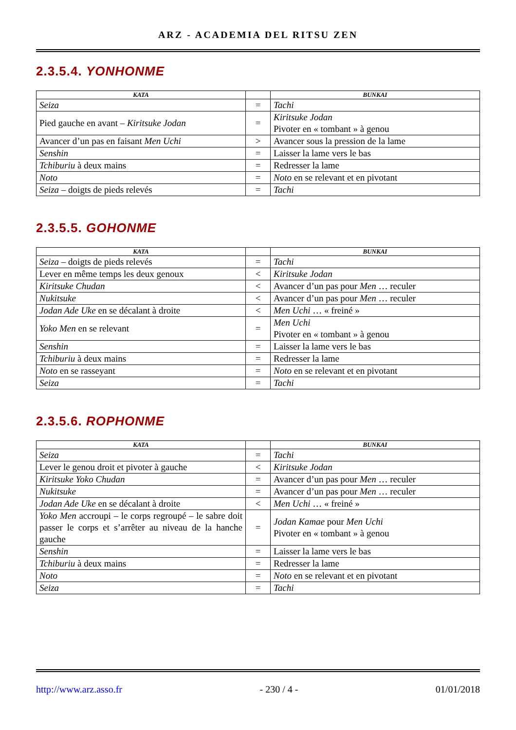ARZ - ACADEMIA DEL RITSU ZEN
2.3.5.4. YONHONME
| KATA | | BUNKAI |
| --- | --- | --- |
| Seiza | = | Tachi |
| Pied gauche en avant – Kiritsuke Jodan | = | Kiritsuke Jodan Pivoter en « tombant » à genou |
| Avancer d’un pas en faisant Men Uchi | > | Avancer sous la pression de la lame |
| Senshin | = | Laisser la lame vers le bas |
| Tchiburiu à deux mains | = | Redresser la lame |
| Noto | = | Noto en se relevant et en pivotant |
| Seiza – doigts de pieds relevés | = | Tachi |
2.3.5.5. GOHONME
| KATA | | BUNKAI |
| --- | --- | --- |
| Seiza – doigts de pieds relevés | = | Tachi |
| Lever en même temps les deux genoux | < | Kiritsuke Jodan |
| Kiritsuke Chudan | < | Avancer d’un pas pour Men … reculer |
| Nukitsuke | < | Avancer d’un pas pour Men … reculer |
| Jodan Ade Uke en se décalant à droite | < | Men Uchi … « freiné » |
| Yoko Men en se relevant | = | Men Uchi Pivoter en « tombant » à genou |
| Senshin | = | Laisser la lame vers le bas |
| Tchiburiu à deux mains | = | Redresser la lame |
| Noto en se rasseyant | = | Noto en se relevant et en pivotant |
| Seiza | = | Tachi |
2.3.5.6. ROPHONME
| KATA | | BUNKAI |
| --- | --- | --- |
| Seiza | = | Tachi |
| Lever le genou droit et pivoter à gauche | < | Kiritsuke Jodan |
| Kiritsuke Yoko Chudan | = | Avancer d’un pas pour Men … reculer |
| Nukitsuke | = | Avancer d’un pas pour Men … reculer |
| Jodan Ade Uke en se décalant à droite | < | Men Uchi … « freiné » |
| Yoko Men accroupi – le corps regroupé – le sabre doit passer le corps et s’arrêter au niveau de la hanche gauche | = | Jodan Kamae pour Men Uchi Pivoter en « tombant » à genou |
| Senshin | = | Laisser la lame vers le bas |
| Tchiburiu à deux mains | = | Redresser la lame |
| Noto | = | Noto en se relevant et en pivotant |
| Seiza | = | Tachi |
http://www.arz.asso.fr - 230 / 4 - 01/01/2018